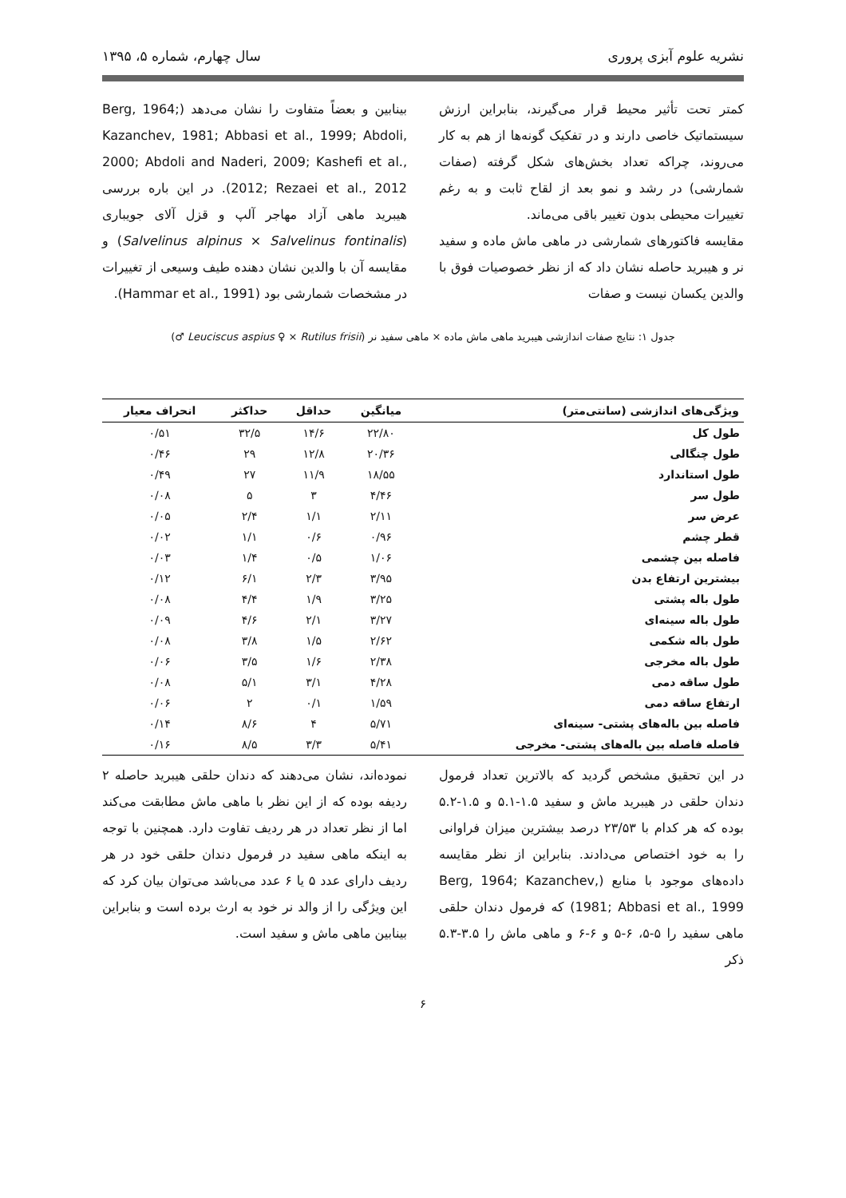نشریه علوم آبزی پروری سال چهارم، شماره ۵، ۱۳۹۵
کمتر تحت تأثیر محیط قرار می‌گیرند، بنابراین ارزش سیستماتیک خاصی دارند و در تفکیک گونه‌ها از هم به کار می‌روند، چراکه تعداد بخش‌های شکل گرفته (صفات شمارشی) در رشد و نمو بعد از لقاح ثابت و به رغم تغییرات محیطی بدون تغییر باقی می‌ماند.
مقایسه فاکتورهای شمارشی در ماهی ماش ماده و سفید نر و هیبرید حاصله نشان داد که از نظر خصوصیات فوق با والدین یکسان نیست و صفات
بینابین و بعضاً متفاوت را نشان می‌دهد (Berg, 1964; Kazanchev, 1981; Abbasi et al., 1999; Abdoli, 2000; Abdoli and Naderi, 2009; Kashefi et al., 2012; Rezaei et al., 2012). در این باره بررسی هیبرید ماهی آزاد مهاجر آلپ و قزل آلای جویباری (Salvelinus alpinus × Salvelinus fontinalis) و مقایسه آن با والدین نشان دهنده طیف وسیعی از تغییرات در مشخصات شمارشی بود (Hammar et al., 1991).
جدول ۱: نتایج صفات اندازشی هیبرید ماهی ماش ماده × ماهی سفید نر (Leuciscus aspius ♀ × Rutilus frisii ♂)
| ویژگی‌های اندازشی (سانتی‌متر) | میانگین | حداقل | حداکثر | انحراف معیار |
| --- | --- | --- | --- | --- |
| طول کل | ۲۲/۸۰ | ۱۴/۶ | ۳۲/۵ | ۰/۵۱ |
| طول چنگالی | ۲۰/۳۶ | ۱۲/۸ | ۲۹ | ۰/۴۶ |
| طول استاندارد | ۱۸/۵۵ | ۱۱/۹ | ۲۷ | ۰/۴۹ |
| طول سر | ۴/۴۶ | ۳ | ۵ | ۰/۰۸ |
| عرض سر | ۲/۱۱ | ۱/۱ | ۲/۴ | ۰/۰۵ |
| قطر چشم | ۰/۹۶ | ۰/۶ | ۱/۱ | ۰/۰۲ |
| فاصله بین چشمی | ۱/۰۶ | ۰/۵ | ۱/۴ | ۰/۰۳ |
| بیشترین ارتفاع بدن | ۳/۹۵ | ۲/۳ | ۶/۱ | ۰/۱۲ |
| طول باله پشتی | ۳/۲۵ | ۱/۹ | ۴/۴ | ۰/۰۸ |
| طول باله سینه‌ای | ۳/۲۷ | ۲/۱ | ۴/۶ | ۰/۰۹ |
| طول باله شکمی | ۲/۶۲ | ۱/۵ | ۳/۸ | ۰/۰۸ |
| طول باله مخرجی | ۲/۳۸ | ۱/۶ | ۳/۵ | ۰/۰۶ |
| طول ساقه دمی | ۴/۲۸ | ۳/۱ | ۵/۱ | ۰/۰۸ |
| ارتفاع ساقه دمی | ۱/۵۹ | ۰/۱ | ۲ | ۰/۰۶ |
| فاصله بین باله‌های پشتی- سینه‌ای | ۵/۷۱ | ۴ | ۸/۶ | ۰/۱۴ |
| فاصله فاصله بین باله‌های پشتی- مخرجی | ۵/۴۱ | ۳/۳ | ۸/۵ | ۰/۱۶ |
در این تحقیق مشخص گردید که بالاترین تعداد فرمول دندان حلقی در هیبرید ماش و سفید ۱.۵-۵.۱ و ۱.۵-۵.۲ بوده که هر کدام با ۲۳/۵۳ درصد بیشترین میزان فراوانی را به خود اختصاص می‌دادند. بنابراین از نظر مقایسه داده‌های موجود با منابع (Berg, 1964; Kazanchev, 1981; Abbasi et al., 1999) که فرمول دندان حلقی ماهی سفید را ۵-۵، ۶-۵ و ۶-۶ و ماهی ماش را ۳.۵-۵.۳ ذکر
نموده‌اند، نشان می‌دهند که دندان حلقی هیبرید حاصله ۲ ردیفه بوده که از این نظر با ماهی ماش مطابقت می‌کند اما از نظر تعداد در هر ردیف تفاوت دارد. همچنین با توجه به اینکه ماهی سفید در فرمول دندان حلقی خود در هر ردیف دارای عدد ۵ یا ۶ عدد می‌باشد می‌توان بیان کرد که این ویژگی را از والد نر خود به ارث برده است و بنابراین بینابین ماهی ماش و سفید است.
۶